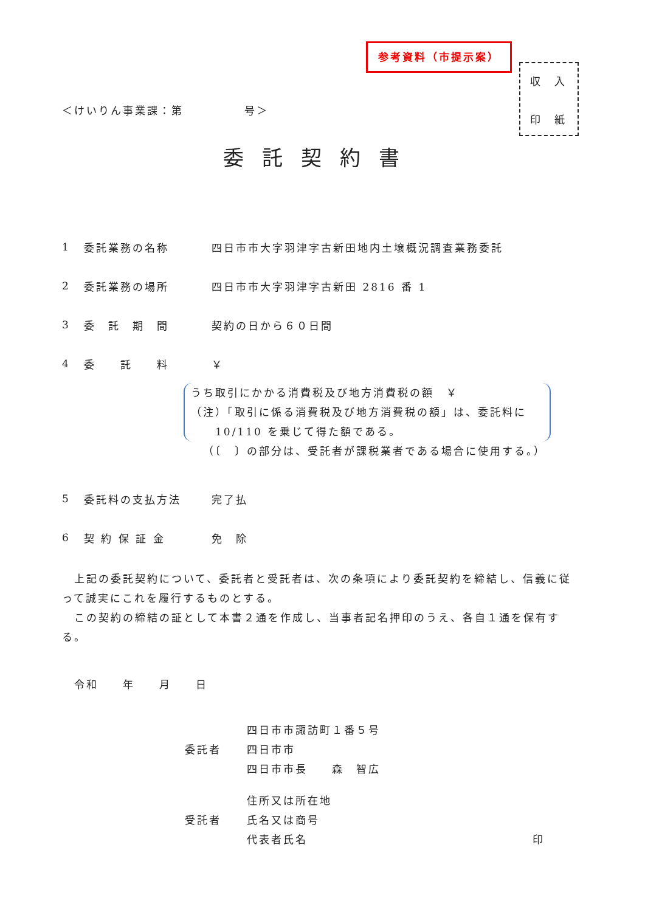参考資料（市提示案）
収　入
印　紙
＜けいりん事業課：第　　　　　号＞
委託契約書
1 委託業務の名称 四日市市大字羽津字古新田地内土壌概況調査業務委託
2 委託業務の場所 四日市市大字羽津字古新田 2816 番 1
3 委　託　期　間 契約の日から６０日間
4 委　　託　　料 ￥
うち取引にかかる消費税及び地方消費税の額　￥
（注）「取引に係る消費税及び地方消費税の額」は、委託料に
　　10/110 を乗じて得た額である。
（〔　〕の部分は、受託者が課税業者である場合に使用する。）
5 委託料の支払方法 完了払
6 契 約 保 証 金 免　除
　上記の委託契約について、委託者と受託者は、次の条項により委託契約を締結し、信義に従って誠実にこれを履行するものとする。
　この契約の締結の証として本書２通を作成し、当事者記名押印のうえ、各自１通を保有する。
　令和　　年　　月　　日
委託者 四日市市諏訪町１番５号
四日市市
四日市市長　　森　智広
受託者 住所又は所在地
氏名又は商号
代表者氏名 印